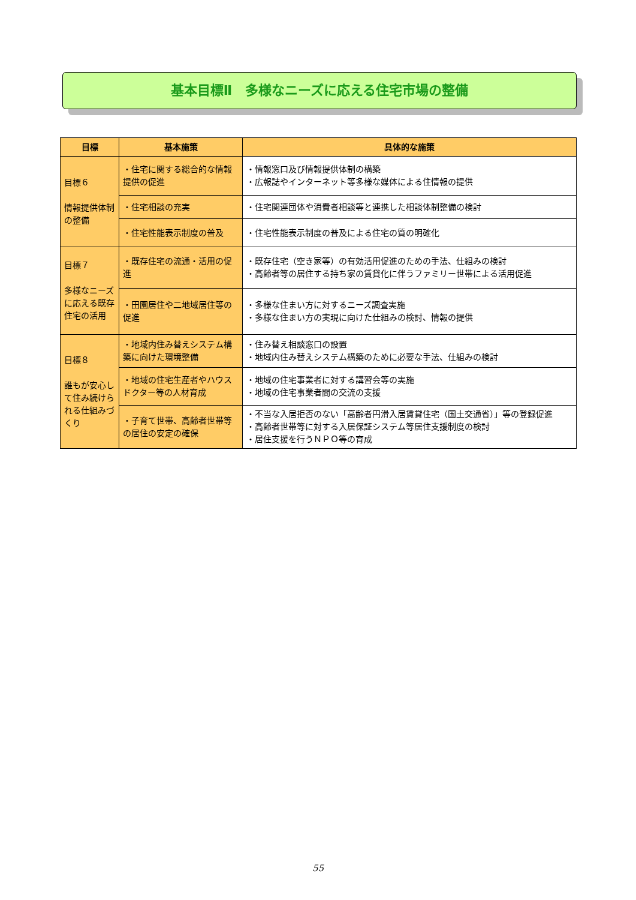基本目標Ⅱ　多様なニーズに応える住宅市場の整備
| 目標 | 基本施策 | 具体的な施策 |
| --- | --- | --- |
| 目標６ 情報提供体制の整備 | ・住宅に関する総合的な情報提供の促進 | ・情報窓口及び情報提供体制の構築 ・広報誌やインターネット等多様な媒体による住情報の提供 |
| | ・住宅相談の充実 | ・住宅関連団体や消費者相談等と連携した相談体制整備の検討 |
| | ・住宅性能表示制度の普及 | ・住宅性能表示制度の普及による住宅の質の明確化 |
| 目標７ 多様なニーズに応える既存住宅の活用 | ・既存住宅の流通・活用の促進 | ・既存住宅（空き家等）の有効活用促進のための手法、仕組みの検討 ・高齢者等の居住する持ち家の賃貸化に伴うファミリー世帯による活用促進 |
| | ・田園居住や二地域居住等の促進 | ・多様な住まい方に対するニーズ調査実施 ・多様な住まい方の実現に向けた仕組みの検討、情報の提供 |
| 目標８ 誰もが安心して住み続けられる仕組みづくり | ・地域内住み替えシステム構築に向けた環境整備 | ・住み替え相談窓口の設置 ・地域内住み替えシステム構築のために必要な手法、仕組みの検討 |
| | ・地域の住宅生産者やハウスドクター等の人材育成 | ・地域の住宅事業者に対する講習会等の実施 ・地域の住宅事業者間の交流の支援 |
| | ・子育て世帯、高齢者世帯等の居住の安定の確保 | ・不当な入居拒否のない「高齢者円滑入居賃貸住宅（国土交通省）」等の登録促進 ・高齢者世帯等に対する入居保証システム等居住支援制度の検討 ・居住支援を行うＮＰＯ等の育成 |
55